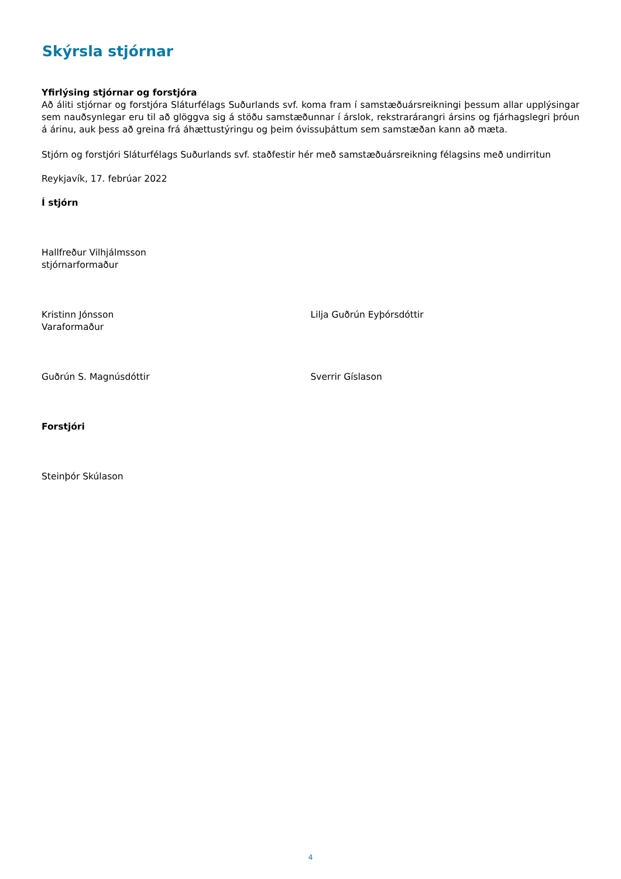Skýrsla stjórnar
Yfirlýsing stjórnar og forstjóra
Að áliti stjórnar og forstjóra Sláturfélags Suðurlands svf. koma fram í samstæðuársreikningi þessum allar upplýsingar sem nauðsynlegar eru til að glöggva sig á stöðu samstæðunnar í árslok, rekstrarárangri ársins og fjárhagslegri þróun á árinu, auk þess að greina frá áhættustýringu og þeim óvissuþáttum sem samstæðan kann að mæta.
Stjórn og forstjóri Sláturfélags Suðurlands svf. staðfestir hér með samstæðuársreikning félagsins með undirritun
Reykjavík, 17. febrúar 2022
Í stjórn
Hallfreður Vilhjálmsson
stjórnarformaður
Kristinn Jónsson
Varaformaður
Lilja Guðrún Eyþórsdóttir
Guðrún S. Magnúsdóttir Sverrir Gíslason
Forstjóri
Steinþór Skúlason
4